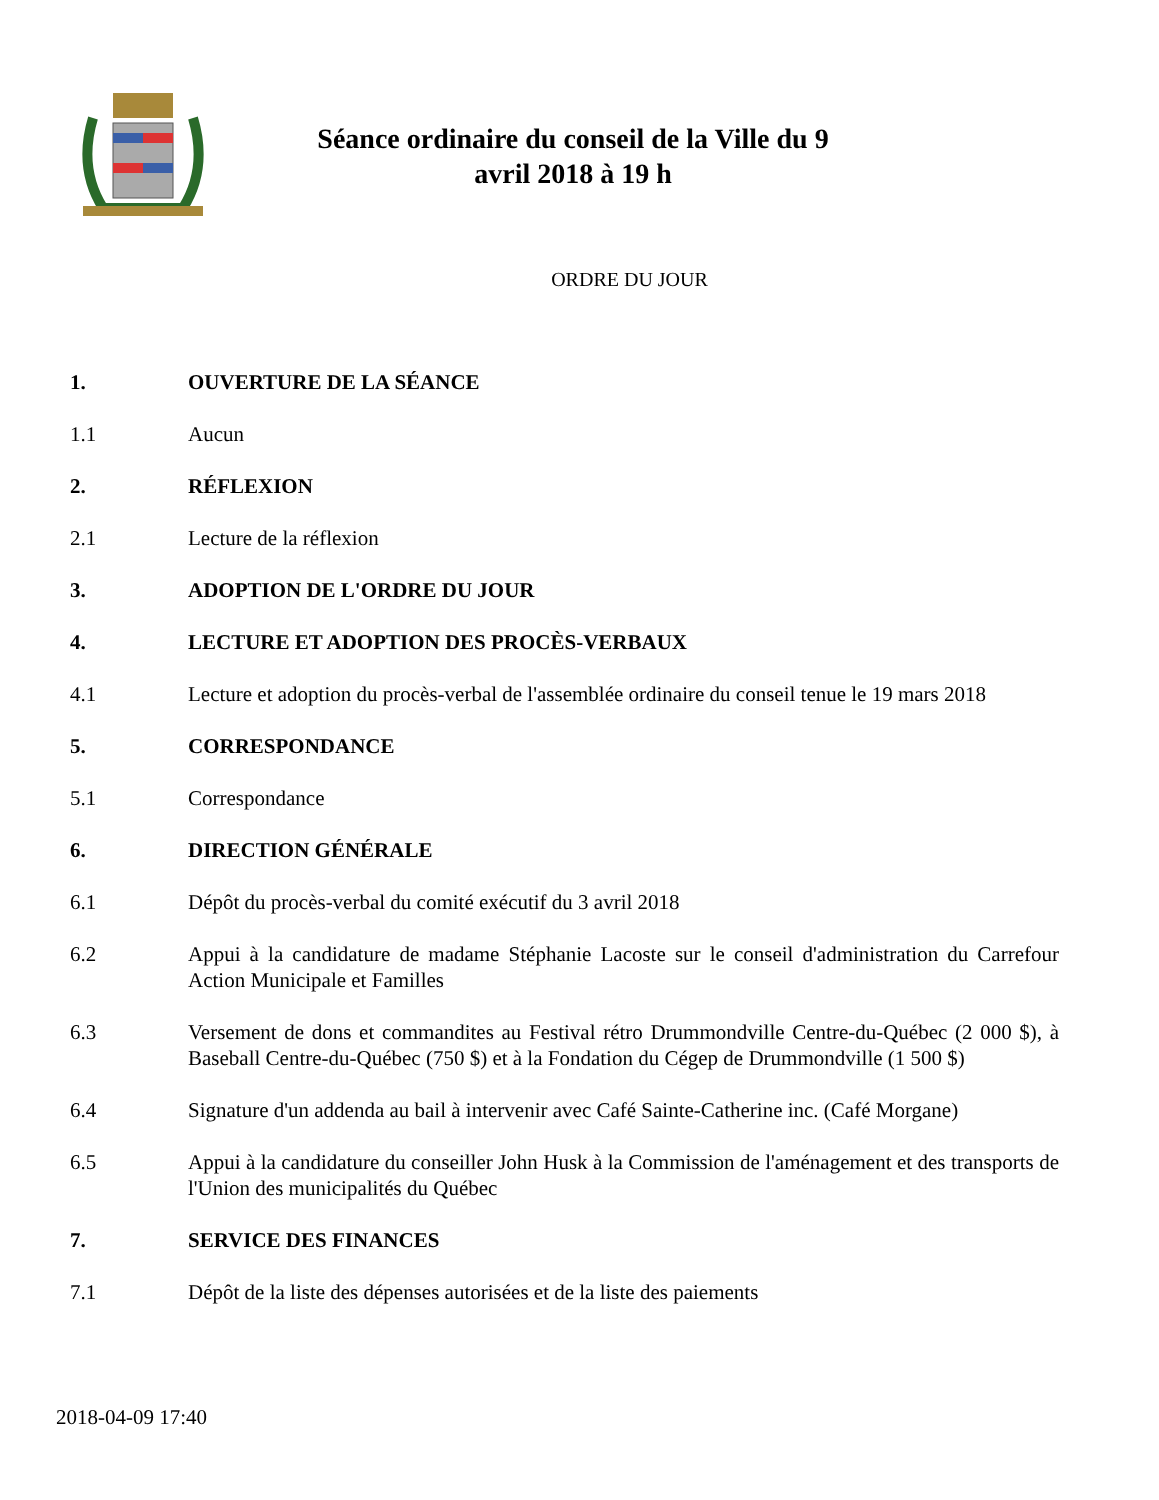Séance ordinaire du conseil de la Ville du 9 avril 2018 à 19 h
ORDRE DU JOUR
1. OUVERTURE DE LA SÉANCE
1.1 Aucun
2. RÉFLEXION
2.1 Lecture de la réflexion
3. ADOPTION DE L'ORDRE DU JOUR
4. LECTURE ET ADOPTION DES PROCÈS-VERBAUX
4.1 Lecture et adoption du procès-verbal de l'assemblée ordinaire du conseil tenue le 19 mars 2018
5. CORRESPONDANCE
5.1 Correspondance
6. DIRECTION GÉNÉRALE
6.1 Dépôt du procès-verbal du comité exécutif du 3 avril 2018
6.2 Appui à la candidature de madame Stéphanie Lacoste sur le conseil d'administration du Carrefour Action Municipale et Familles
6.3 Versement de dons et commandites au Festival rétro Drummondville Centre-du-Québec (2 000 $), à Baseball Centre-du-Québec (750 $) et à la Fondation du Cégep de Drummondville (1 500 $)
6.4 Signature d'un addenda au bail à intervenir avec Café Sainte-Catherine inc. (Café Morgane)
6.5 Appui à la candidature du conseiller John Husk à la Commission de l'aménagement et des transports de l'Union des municipalités du Québec
7. SERVICE DES FINANCES
7.1 Dépôt de la liste des dépenses autorisées et de la liste des paiements
2018-04-09 17:40